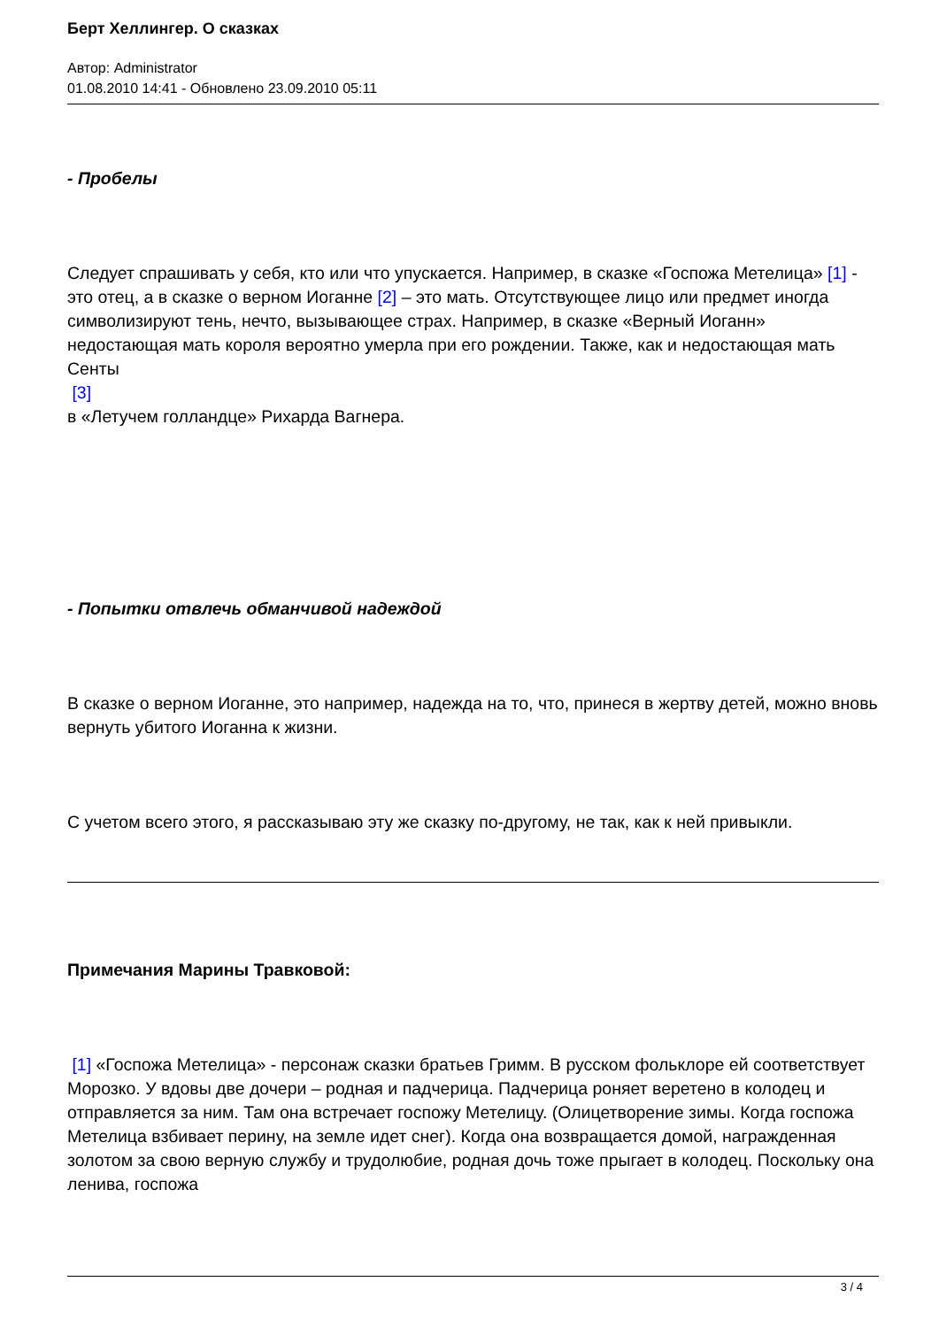Берт Хеллингер. О сказках
Автор: Administrator
01.08.2010 14:41 - Обновлено 23.09.2010 05:11
- Пробелы
Следует спрашивать у себя, кто или что упускается. Например, в сказке «Госпожа Метелица» [1] - это отец, а в сказке о верном Иоганне [2] – это мать. Отсутствующее лицо или предмет иногда символизируют тень, нечто, вызывающее страх. Например, в сказке «Верный Иоганн» недостающая мать короля вероятно умерла при его рождении. Также, как и недостающая мать Сенты
[3]
в «Летучем голландце» Рихарда Вагнера.
- Попытки отвлечь обманчивой надеждой
В сказке о верном Иоганне, это например, надежда на то, что, принеся в жертву детей, можно вновь вернуть убитого Иоганна к жизни.
С учетом всего этого, я рассказываю эту же сказку по-другому, не так, как к ней привыкли.
Примечания Марины Травковой:
[1] «Госпожа Метелица» - персонаж сказки братьев Гримм. В русском фольклоре ей соответствует Морозко. У вдовы две дочери – родная и падчерица. Падчерица роняет веретено в колодец и отправляется за ним. Там она встречает госпожу Метелицу. (Олицетворение зимы. Когда госпожа Метелица взбивает перину, на земле идет снег). Когда она возвращается домой, награжденная золотом за свою верную службу и трудолюбие, родная дочь тоже прыгает в колодец. Поскольку она ленива, госпожа
3 / 4